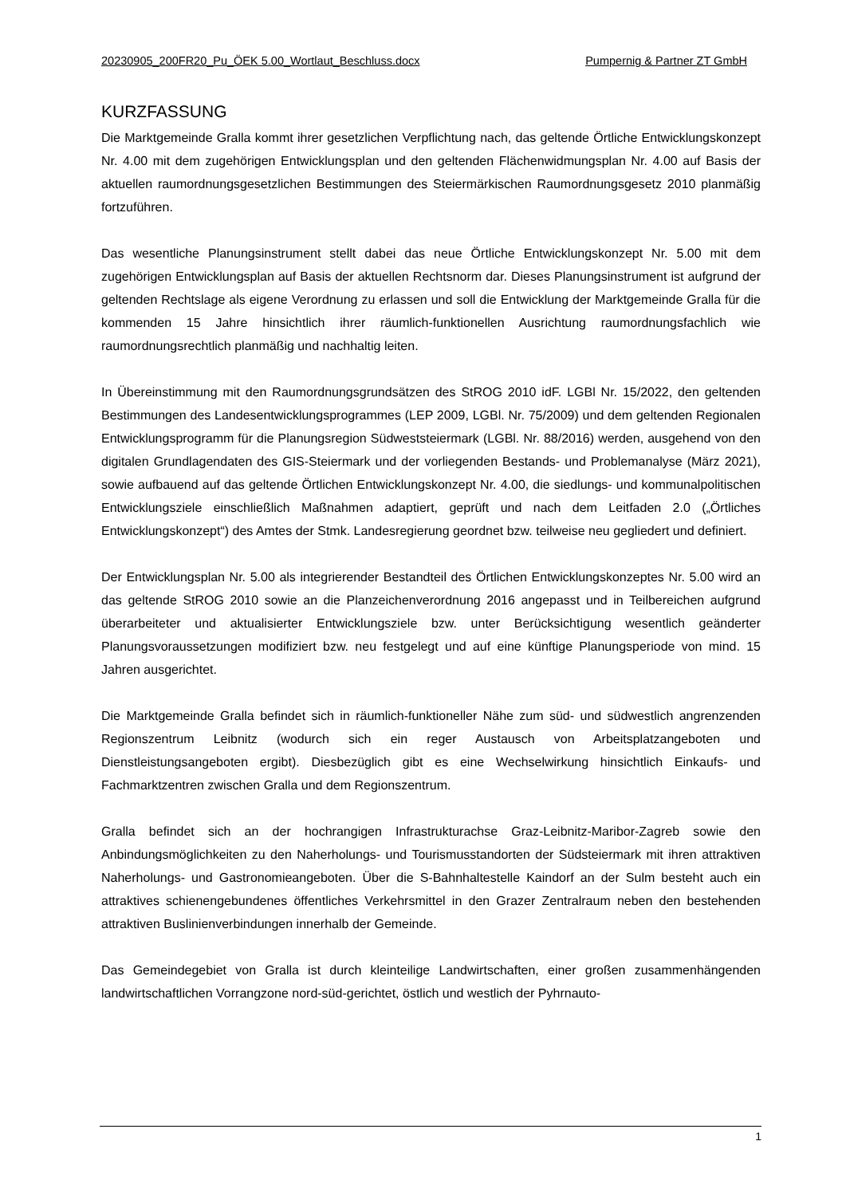20230905_200FR20_Pu_ÖEK 5.00_Wortlaut_Beschluss.docx Pumpernig & Partner ZT GmbH
KURZFASSUNG
Die Marktgemeinde Gralla kommt ihrer gesetzlichen Verpflichtung nach, das geltende Örtliche Entwicklungskonzept Nr. 4.00 mit dem zugehörigen Entwicklungsplan und den geltenden Flächenwidmungsplan Nr. 4.00 auf Basis der aktuellen raumordnungsgesetzlichen Bestimmungen des Steiermärkischen Raumordnungsgesetz 2010 planmäßig fortzuführen.
Das wesentliche Planungsinstrument stellt dabei das neue Örtliche Entwicklungskonzept Nr. 5.00 mit dem zugehörigen Entwicklungsplan auf Basis der aktuellen Rechtsnorm dar. Dieses Planungsinstrument ist aufgrund der geltenden Rechtslage als eigene Verordnung zu erlassen und soll die Entwicklung der Marktgemeinde Gralla für die kommenden 15 Jahre hinsichtlich ihrer räumlich-funktionellen Ausrichtung raumordnungsfachlich wie raumordnungsrechtlich planmäßig und nachhaltig leiten.
In Übereinstimmung mit den Raumordnungsgrundsätzen des StROG 2010 idF. LGBl Nr. 15/2022, den geltenden Bestimmungen des Landesentwicklungsprogrammes (LEP 2009, LGBl. Nr. 75/2009) und dem geltenden Regionalen Entwicklungsprogramm für die Planungsregion Südweststeiermark (LGBl. Nr. 88/2016) werden, ausgehend von den digitalen Grundlagendaten des GIS-Steiermark und der vorliegenden Bestands- und Problemanalyse (März 2021), sowie aufbauend auf das geltende Örtlichen Entwicklungskonzept Nr. 4.00, die siedlungs- und kommunalpolitischen Entwicklungsziele einschließlich Maßnahmen adaptiert, geprüft und nach dem Leitfaden 2.0 („Örtliches Entwicklungskonzept“) des Amtes der Stmk. Landesregierung geordnet bzw. teilweise neu gegliedert und definiert.
Der Entwicklungsplan Nr. 5.00 als integrierender Bestandteil des Örtlichen Entwicklungskonzeptes Nr. 5.00 wird an das geltende StROG 2010 sowie an die Planzeichenverordnung 2016 angepasst und in Teilbereichen aufgrund überarbeiteter und aktualisierter Entwicklungsziele bzw. unter Berücksichtigung wesentlich geänderter Planungsvoraussetzungen modifiziert bzw. neu festgelegt und auf eine künftige Planungsperiode von mind. 15 Jahren ausgerichtet.
Die Marktgemeinde Gralla befindet sich in räumlich-funktioneller Nähe zum süd- und südwestlich angrenzenden Regionszentrum Leibnitz (wodurch sich ein reger Austausch von Arbeitsplatzangeboten und Dienstleistungsangeboten ergibt). Diesbezüglich gibt es eine Wechselwirkung hinsichtlich Einkaufs- und Fachmarktzentren zwischen Gralla und dem Regionszentrum.
Gralla befindet sich an der hochrangigen Infrastrukturachse Graz-Leibnitz-Maribor-Zagreb sowie den Anbindungsmöglichkeiten zu den Naherholungs- und Tourismusstandorten der Südsteiermark mit ihren attraktiven Naherholungs- und Gastronomieangeboten. Über die S-Bahnhaltestelle Kaindorf an der Sulm besteht auch ein attraktives schienengebundenes öffentliches Verkehrsmittel in den Grazer Zentralraum neben den bestehenden attraktiven Buslinienverbindungen innerhalb der Gemeinde.
Das Gemeindegebiet von Gralla ist durch kleinteilige Landwirtschaften, einer großen zusammenhängenden landwirtschaftlichen Vorrangzone nord-süd-gerichtet, östlich und westlich der Pyhrnauto-
1